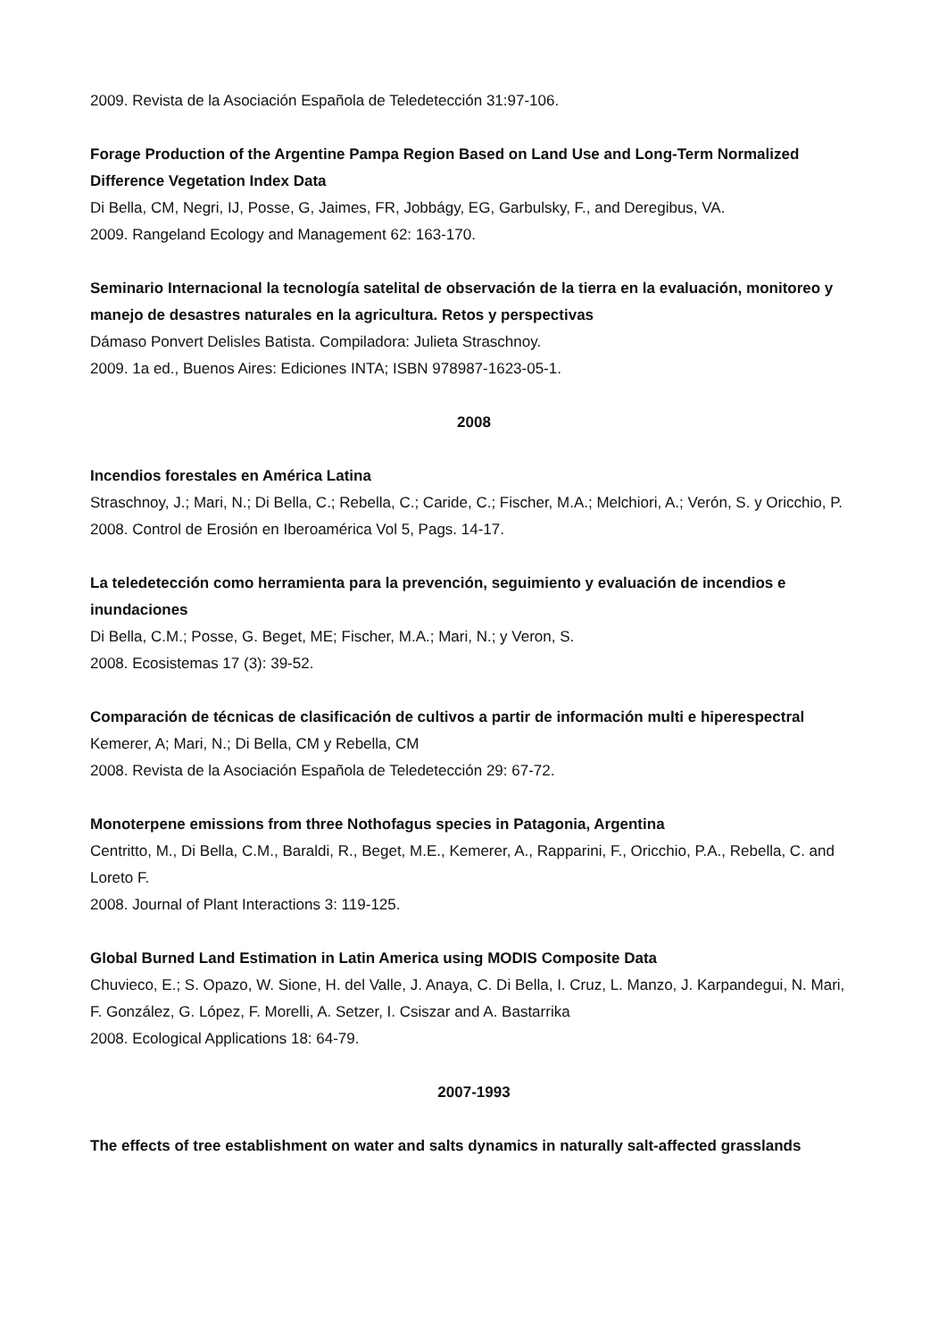2009. Revista de la Asociación Española de Teledetección 31:97-106.
Forage Production of the Argentine Pampa Region Based on Land Use and Long-Term Normalized Difference Vegetation Index Data
Di Bella, CM, Negri, IJ, Posse, G, Jaimes, FR, Jobbágy, EG, Garbulsky, F., and Deregibus, VA.
2009. Rangeland Ecology and Management 62: 163-170.
Seminario Internacional la tecnología satelital de observación de la tierra en la evaluación, monitoreo y manejo de desastres naturales en la agricultura. Retos y perspectivas
Dámaso Ponvert Delisles Batista. Compiladora: Julieta Straschnoy.
2009. 1a ed., Buenos Aires: Ediciones INTA; ISBN 978987-1623-05-1.
2008
Incendios forestales en América Latina
Straschnoy, J.; Mari, N.; Di Bella, C.; Rebella, C.; Caride, C.; Fischer, M.A.; Melchiori, A.; Verón, S. y Oricchio, P.
2008. Control de Erosión en Iberoamérica Vol 5, Pags. 14-17.
La teledetección como herramienta para la prevención, seguimiento y evaluación de incendios e inundaciones
Di Bella, C.M.; Posse, G. Beget, ME; Fischer, M.A.; Mari, N.; y Veron, S.
2008. Ecosistemas 17 (3): 39-52.
Comparación de técnicas de clasificación de cultivos a partir de información multi e hiperespectral
Kemerer, A; Mari, N.; Di Bella, CM y Rebella, CM
2008. Revista de la Asociación Española de Teledetección 29: 67-72.
Monoterpene emissions from three Nothofagus species in Patagonia, Argentina
Centritto, M., Di Bella, C.M., Baraldi, R., Beget, M.E., Kemerer, A., Rapparini, F., Oricchio, P.A., Rebella, C. and Loreto F.
2008. Journal of Plant Interactions 3: 119-125.
Global Burned Land Estimation in Latin America using MODIS Composite Data
Chuvieco, E.; S. Opazo, W. Sione, H. del Valle, J. Anaya, C. Di Bella, I. Cruz, L. Manzo, J. Karpandegui, N. Mari, F. González, G. López, F. Morelli, A. Setzer, I. Csiszar and A. Bastarrika
2008. Ecological Applications 18: 64-79.
2007-1993
The effects of tree establishment on water and salts dynamics in naturally salt-affected grasslands